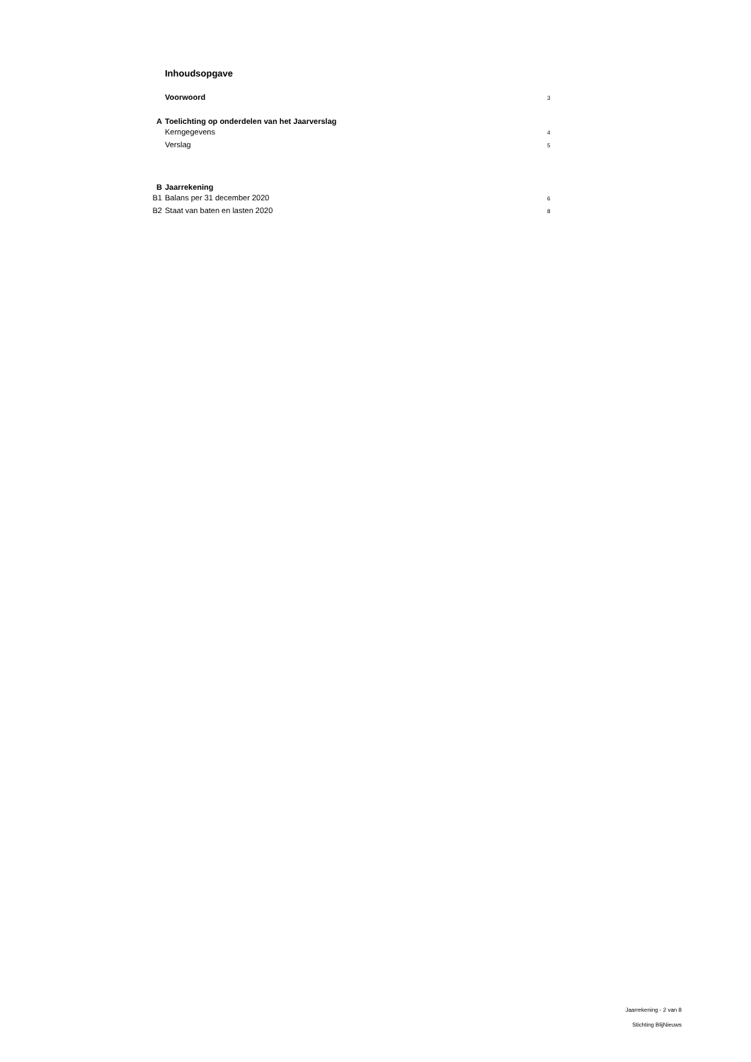| | Inhoudsopgave | |
| | Voorwoord | 3 |
| A | Toelichting op onderdelen van het Jaarverslag | |
| | Kerngegevens | 4 |
| | Verslag | 5 |
| B | Jaarrekening | |
| B1 | Balans per 31 december 2020 | 6 |
| B2 | Staat van baten en lasten 2020 | 8 |
Jaarrekening - 2 van 8
Stichting BlijNieuws